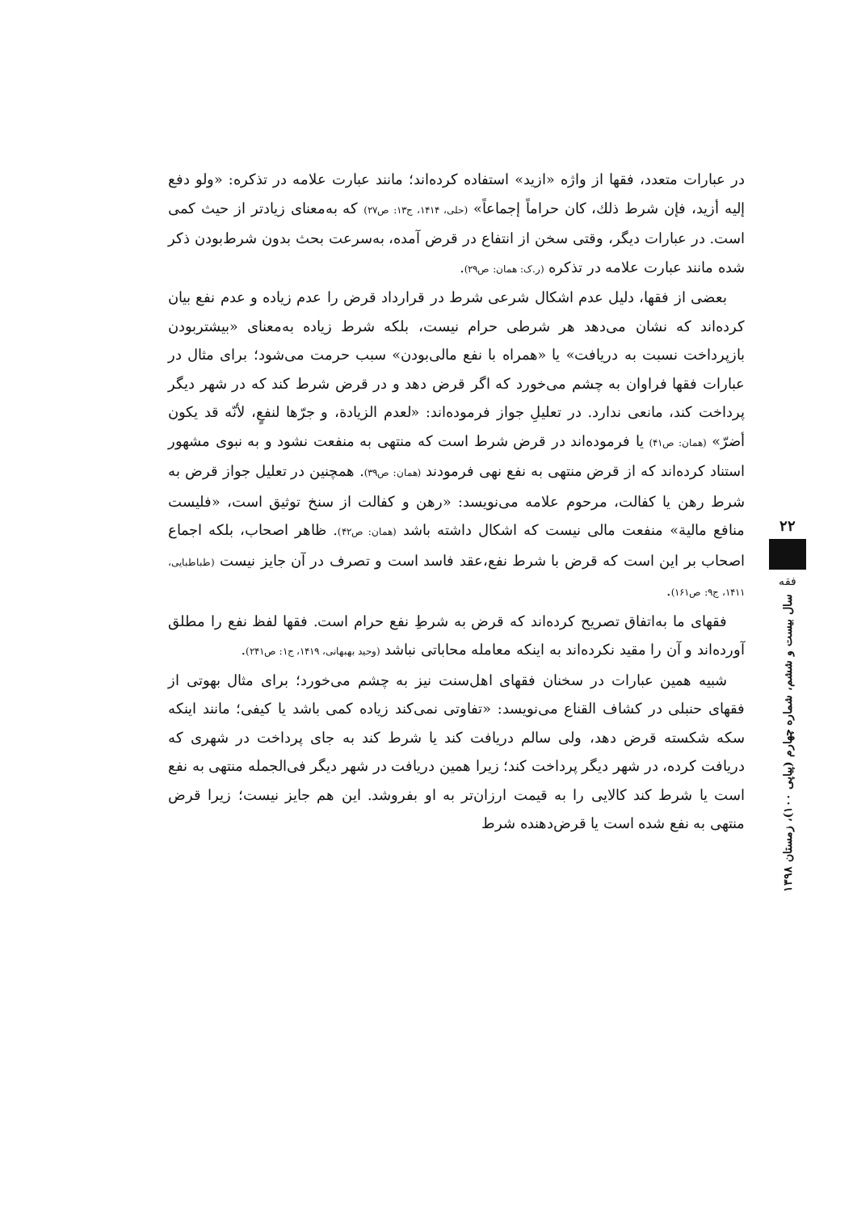در عبارات متعدد، فقها از واژه «ازید» استفاده کرده‌اند؛ مانند عبارت علامه در تذکره: «ولو دفع إليه أزيد، فإن شرط ذلك، كان حراماً إجماعاً» (حلی، ۱۴۱۴، ج۱۳: ص۲۷) که به‌معنای زیادتر از حیث کمی است. در عبارات دیگر، وقتی سخن از انتفاع در قرض آمده، به‌سرعت بحث بدون شرط‌بودن ذکر شده مانند عبارت علامه در تذکره (ر.ک: همان: ص۲۹).
بعضی از فقها، دلیل عدم اشکال شرعی شرط در قرارداد قرض را عدم زیاده و عدم نفع بیان کرده‌اند که نشان می‌دهد هر شرطی حرام نیست، بلکه شرط زیاده به‌معنای «بیشتربودن بازپرداخت نسبت به دریافت» یا «همراه با نفع مالی‌بودن» سبب حرمت می‌شود؛ برای مثال در عبارات فقها فراوان به چشم می‌خورد که اگر قرض دهد و در قرض شرط کند که در شهر دیگر پرداخت کند، مانعی ندارد. در تعلیلِ جواز فرموده‌اند: «لعدم الزيادة، و جرّها لنفعٍ، لأنّه قد يكون أضرّ» (همان: ص۴۱) یا فرموده‌اند در قرض شرط است که منتهی به منفعت نشود و به نبوی مشهور استناد کرده‌اند که از قرض منتهی به نفع نهی فرمودند (همان: ص۳۹). همچنین در تعلیل جواز قرض به شرط رهن یا کفالت، مرحوم علامه می‌نویسد: «رهن و کفالت از سنخ توثیق است، «فليست منافع مالية» منفعت مالی نیست که اشکال داشته باشد (همان: ص۴۲). ظاهر اصحاب، بلکه اجماع اصحاب بر این است که قرض با شرط نفع،عقد فاسد است و تصرف در آن جایز نیست (طباطبایی، ۱۴۱۱، ج۹: ص۱۶۱).
فقهای ما به‌اتفاق تصریح کرده‌اند که قرض به شرطِ نفع حرام است. فقها لفظ نفع را مطلق آورده‌اند و آن را مقید نکرده‌اند به اینکه معامله محاباتی نباشد (وحید بهبهانی، ۱۴۱۹، ج۱: ص۲۴۱).
شبیه همین عبارات در سخنان فقهای اهل‌سنت نیز به چشم می‌خورد؛ برای مثال بهوتی از فقهای حنبلی در کشاف القناع می‌نویسد: «تفاوتی نمی‌کند زیاده کمی باشد یا کیفی؛ مانند اینکه سکه شکسته قرض دهد، ولی سالم دریافت کند یا شرط کند به جای پرداخت در شهری که دریافت کرده، در شهر دیگر پرداخت کند؛ زیرا همین دریافت در شهر دیگر فی‌الجمله منتهی به نفع است یا شرط کند کالایی را به قیمت ارزان‌تر به او بفروشد. این هم جایز نیست؛ زیرا قرض منتهی به نفع شده است یا قرض‌دهنده شرط
۲۲
فقه
سال بیست و ششم، شماره چهارم (پیاپی ۱۰۰)، زمستان ۱۳۹۸